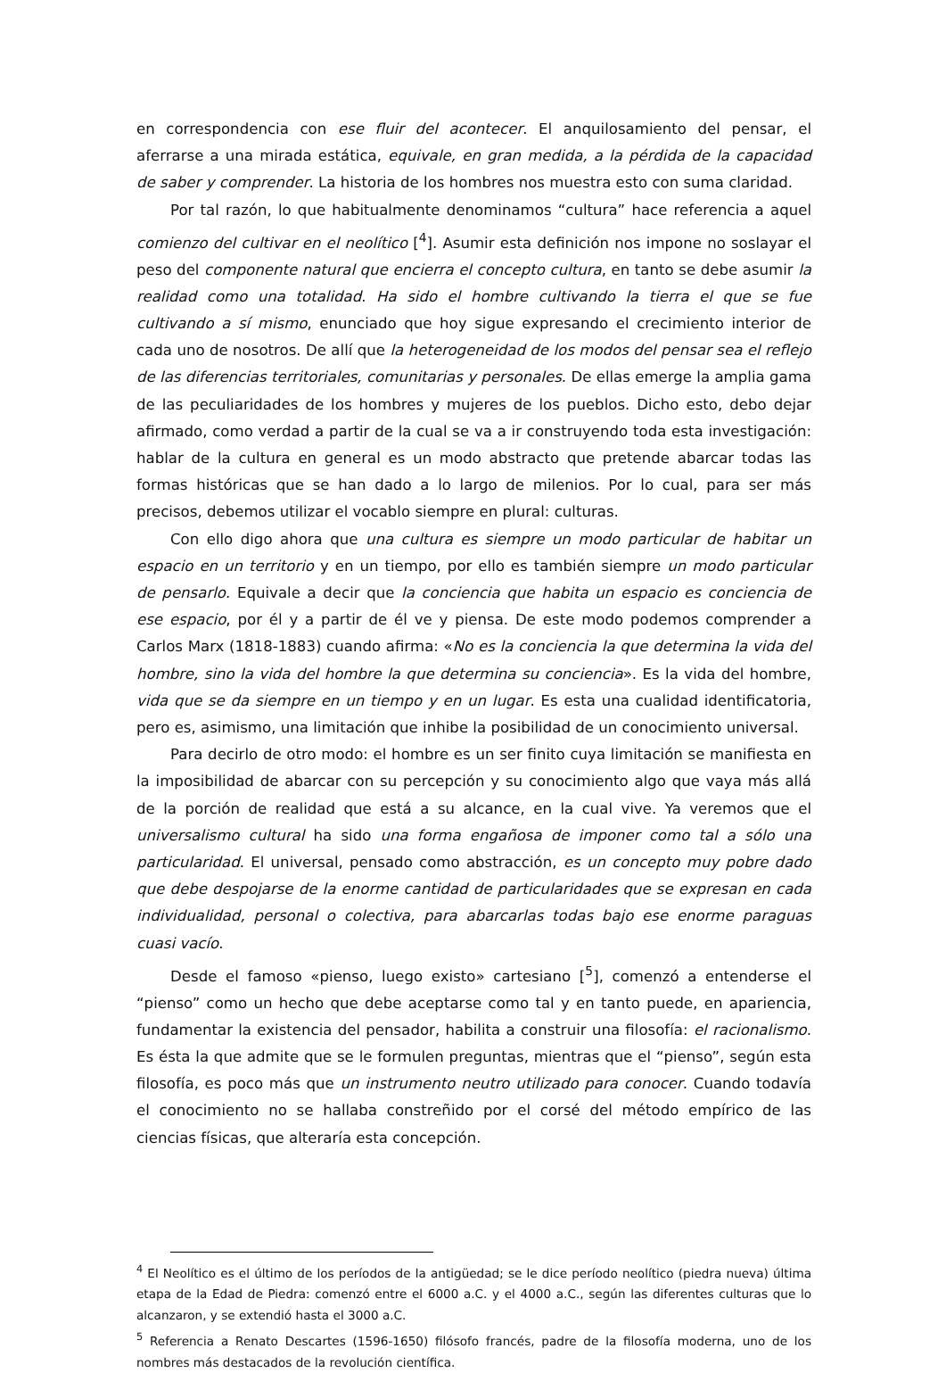en correspondencia con ese fluir del acontecer. El anquilosamiento del pensar, el aferrarse a una mirada estática, equivale, en gran medida, a la pérdida de la capacidad de saber y comprender. La historia de los hombres nos muestra esto con suma claridad.
Por tal razón, lo que habitualmente denominamos “cultura” hace referencia a aquel comienzo del cultivar en el neolítico [<sup>4</sup>]. Asumir esta definición nos impone no soslayar el peso del componente natural que encierra el concepto cultura, en tanto se debe asumir la realidad como una totalidad. Ha sido el hombre cultivando la tierra el que se fue cultivando a sí mismo, enunciado que hoy sigue expresando el crecimiento interior de cada uno de nosotros. De allí que la heterogeneidad de los modos del pensar sea el reflejo de las diferencias territoriales, comunitarias y personales. De ellas emerge la amplia gama de las peculiaridades de los hombres y mujeres de los pueblos. Dicho esto, debo dejar afirmado, como verdad a partir de la cual se va a ir construyendo toda esta investigación: hablar de la cultura en general es un modo abstracto que pretende abarcar todas las formas históricas que se han dado a lo largo de milenios. Por lo cual, para ser más precisos, debemos utilizar el vocablo siempre en plural: culturas.
Con ello digo ahora que una cultura es siempre un modo particular de habitar un espacio en un territorio y en un tiempo, por ello es también siempre un modo particular de pensarlo. Equivale a decir que la conciencia que habita un espacio es conciencia de ese espacio, por él y a partir de él ve y piensa. De este modo podemos comprender a Carlos Marx (1818-1883) cuando afirma: «No es la conciencia la que determina la vida del hombre, sino la vida del hombre la que determina su conciencia». Es la vida del hombre, vida que se da siempre en un tiempo y en un lugar. Es esta una cualidad identificatoria, pero es, asimismo, una limitación que inhibe la posibilidad de un conocimiento universal.
Para decirlo de otro modo: el hombre es un ser finito cuya limitación se manifiesta en la imposibilidad de abarcar con su percepción y su conocimiento algo que vaya más allá de la porción de realidad que está a su alcance, en la cual vive. Ya veremos que el universalismo cultural ha sido una forma engañosa de imponer como tal a sólo una particularidad. El universal, pensado como abstracción, es un concepto muy pobre dado que debe despojarse de la enorme cantidad de particularidades que se expresan en cada individualidad, personal o colectiva, para abarcarlas todas bajo ese enorme paraguas cuasi vacío.
Desde el famoso «pienso, luego existo» cartesiano [<sup>5</sup>], comenzó a entenderse el “pienso” como un hecho que debe aceptarse como tal y en tanto puede, en apariencia, fundamentar la existencia del pensador, habilita a construir una filosofía: el racionalismo. Es ésta la que admite que se le formulen preguntas, mientras que el “pienso”, según esta filosofía, es poco más que un instrumento neutro utilizado para conocer. Cuando todavía el conocimiento no se hallaba constreñido por el corsé del método empírico de las ciencias físicas, que alteraría esta concepción.
<sup>4</sup> El Neolítico es el último de los períodos de la antigüedad; se le dice período neolítico (piedra nueva) última etapa de la Edad de Piedra: comenzó entre el 6000 a.C. y el 4000 a.C., según las diferentes culturas que lo alcanzaron, y se extendió hasta el 3000 a.C.
<sup>5</sup> Referencia a Renato Descartes (1596-1650) filósofo francés, padre de la filosofía moderna, uno de los nombres más destacados de la revolución científica.